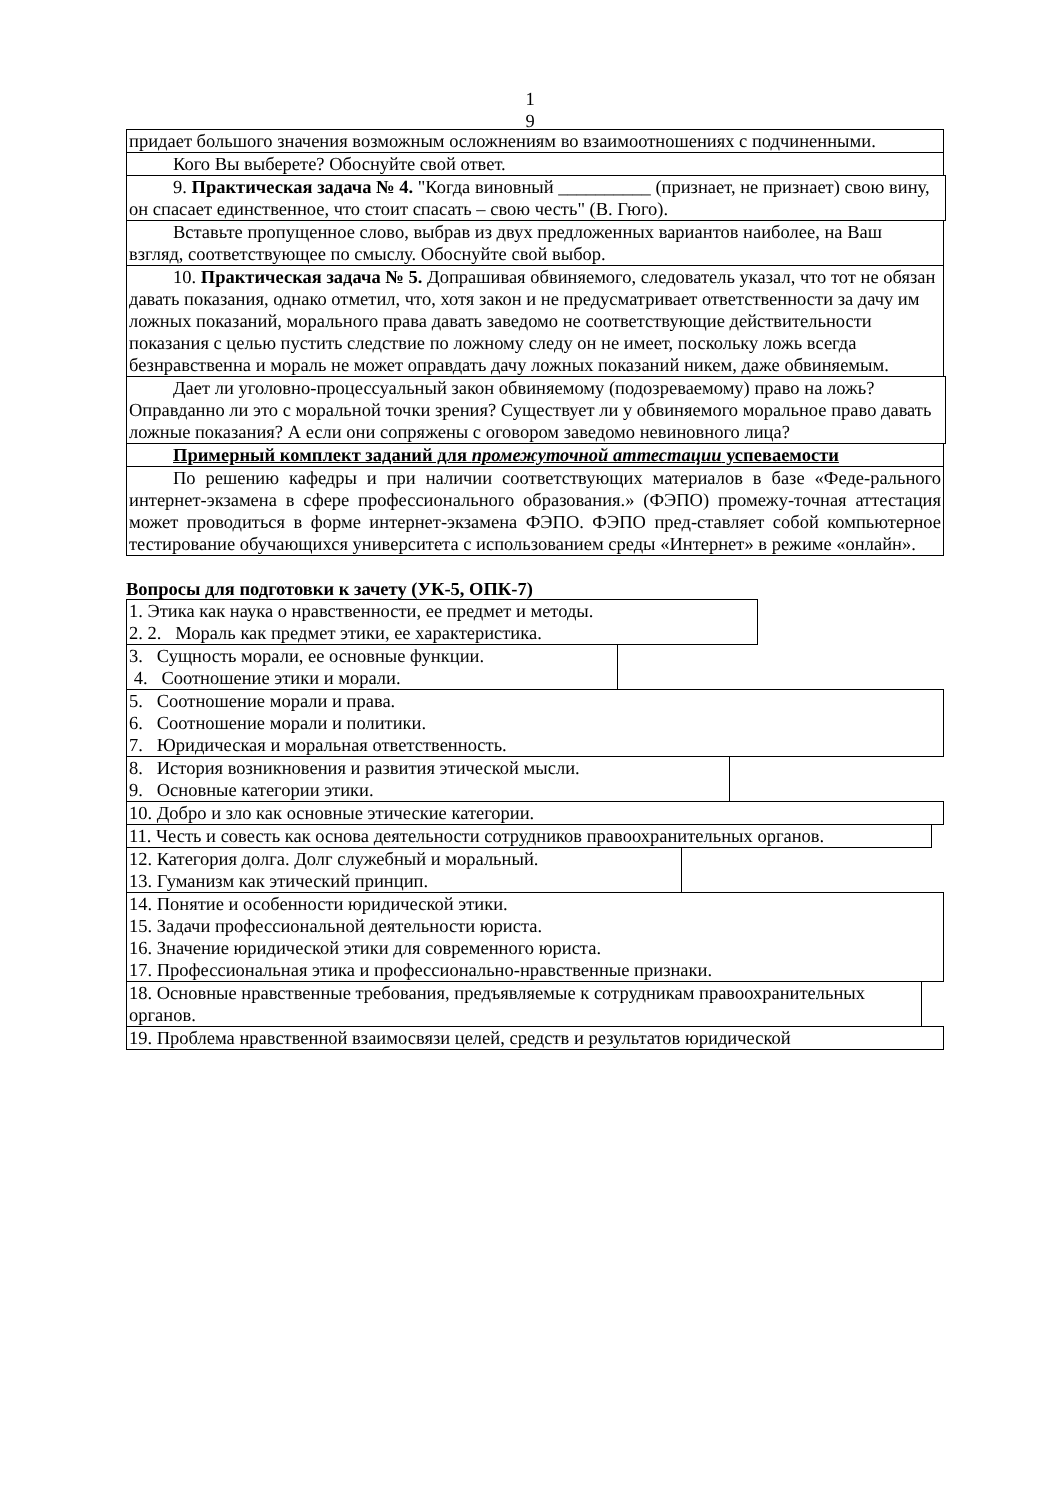1
9
придает большого значения возможным осложнениям во взаимоотношениях с подчиненными.
Кого Вы выберете? Обоснуйте свой ответ.
9. Практическая задача № 4. "Когда виновный __________ (признает, не признает) свою вину, он спасает единственное, что стоит спасать – свою честь" (В. Гюго).
Вставьте пропущенное слово, выбрав из двух предложенных вариантов наиболее, на Ваш взгляд, соответствующее по смыслу. Обоснуйте свой выбор.
10. Практическая задача № 5. Допрашивая обвиняемого, следователь указал, что тот не обязан давать показания, однако отметил, что, хотя закон и не предусматривает ответственности за дачу им ложных показаний, морального права давать заведомо не соответствующие действительности показания с целью пустить следствие по ложному следу он не имеет, поскольку ложь всегда безнравственна и мораль не может оправдать дачу ложных показаний никем, даже обвиняемым.
Дает ли уголовно-процессуальный закон обвиняемому (подозреваемому) право на ложь? Оправданно ли это с моральной точки зрения? Существует ли у обвиняемого моральное право давать ложные показания? А если они сопряжены с оговором заведомо невиновного лица?
Примерный комплект заданий для промежуточной аттестации успеваемости
По решению кафедры и при наличии соответствующих материалов в базе «Феде-рального интернет-экзамена в сфере профессионального образования.» (ФЭПО) промежу-точная аттестация может проводиться в форме интернет-экзамена ФЭПО. ФЭПО пред-ставляет собой компьютерное тестирование обучающихся университета с использованием среды «Интернет» в режиме «онлайн».
Вопросы для подготовки к зачету (УК-5, ОПК-7)
1. Этика как наука о нравственности, ее предмет и методы.
2. 2. Мораль как предмет этики, ее характеристика.
3. Сущность морали, ее основные функции.
4. Соотношение этики и морали.
5. Соотношение морали и права.
6. Соотношение морали и политики.
7. Юридическая и моральная ответственность.
8. История возникновения и развития этической мысли.
9. Основные категории этики.
10. Добро и зло как основные этические категории.
11. Честь и совесть как основа деятельности сотрудников правоохранительных органов.
12. Категория долга. Долг служебный и моральный.
13. Гуманизм как этический принцип.
14. Понятие и особенности юридической этики.
15. Задачи профессиональной деятельности юриста.
16. Значение юридической этики для современного юриста.
17. Профессиональная этика и профессионально-нравственные признаки.
18. Основные нравственные требования, предъявляемые к сотрудникам правоохранительных органов.
19. Проблема нравственной взаимосвязи целей, средств и результатов юридической